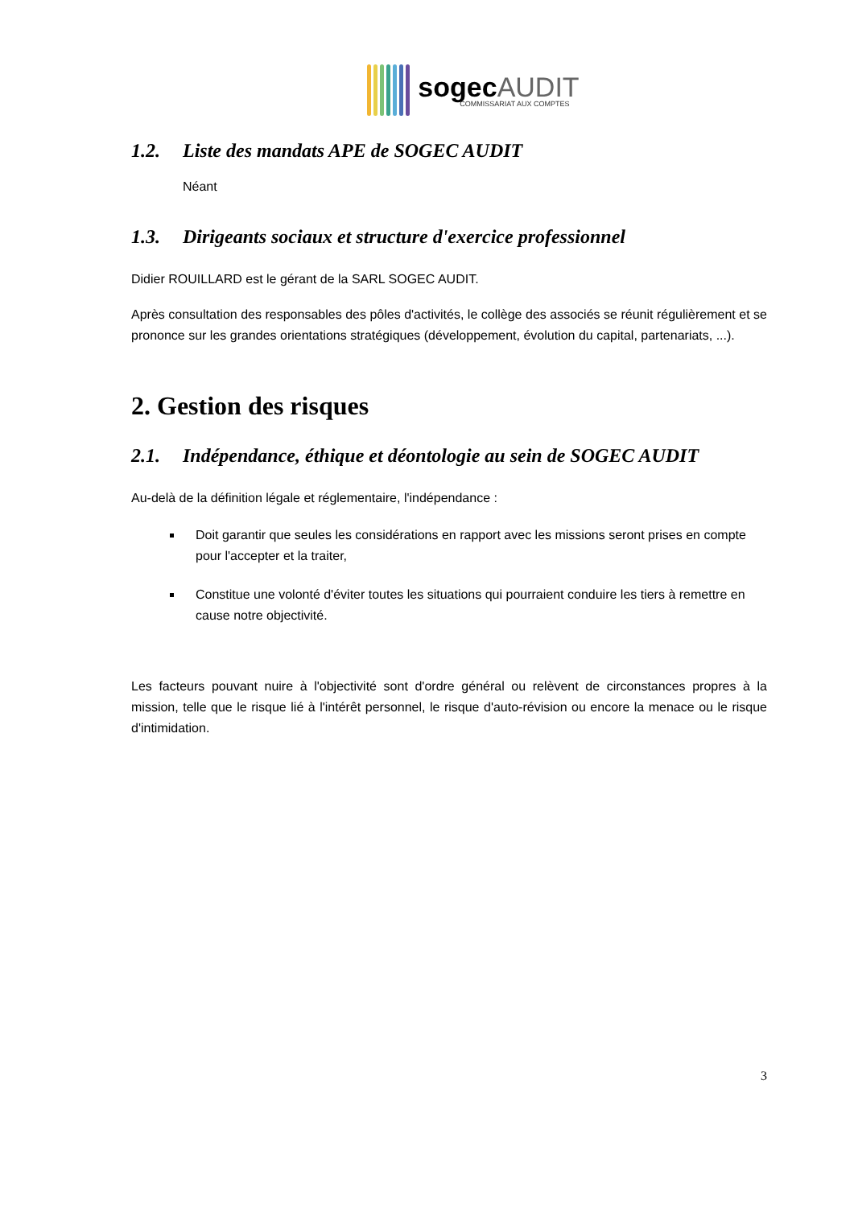sogecAUDIT
COMMISSARIAT AUX COMPTES
1.2. Liste des mandats APE de SOGEC AUDIT
Néant
1.3. Dirigeants sociaux et structure d'exercice professionnel
Didier ROUILLARD est le gérant de la SARL SOGEC AUDIT.
Après consultation des responsables des pôles d'activités, le collège des associés se réunit régulièrement et se prononce sur les grandes orientations stratégiques (développement, évolution du capital, partenariats, ...).
2. Gestion des risques
2.1. Indépendance, éthique et déontologie au sein de SOGEC AUDIT
Au-delà de la définition légale et réglementaire, l'indépendance :
Doit garantir que seules les considérations en rapport avec les missions seront prises en compte pour l'accepter et la traiter,
Constitue une volonté d'éviter toutes les situations qui pourraient conduire les tiers à remettre en cause notre objectivité.
Les facteurs pouvant nuire à l'objectivité sont d'ordre général ou relèvent de circonstances propres à la mission, telle que le risque lié à l'intérêt personnel, le risque d'auto-révision ou encore la menace ou le risque d'intimidation.
3